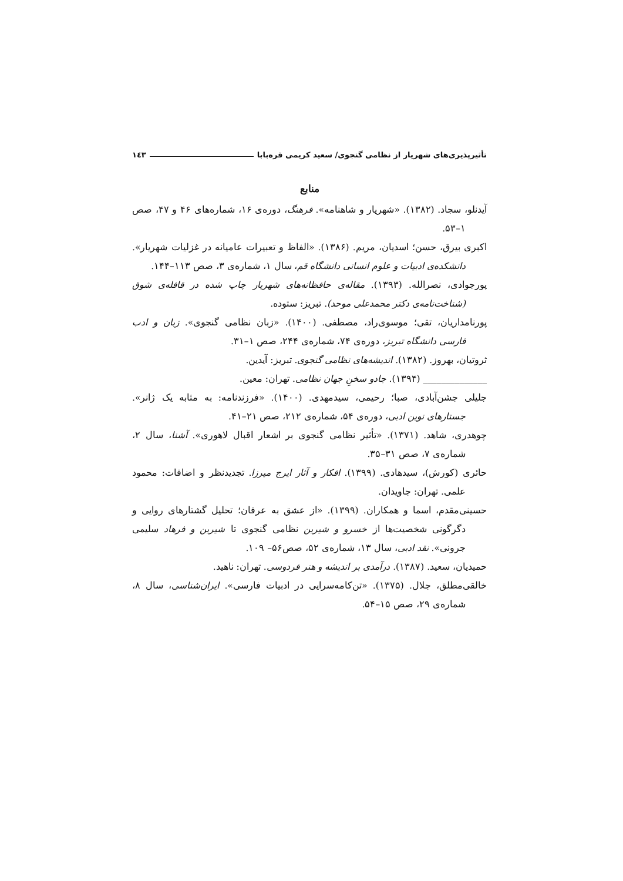تأثیرپذیری‌های شهریار از نظامی گنجوی/ سعید کریمی قره‌بابا ١٤٣
منابع
آیدنلو، سجاد. (۱۳۸۲). «شهریار و شاهنامه». فرهنگ، دوره‌ی ۱۶، شماره‌های ۴۶ و ۴۷، صص ۱–۵۳.
اکبری بیرق، حسن؛ اسدیان، مریم. (۱۳۸۶). «الفاظ و تعبیرات عامیانه در غزلیات شهریار». دانشکده‌ی ادبیات و علوم انسانی دانشگاه قم، سال ۱، شماره‌ی ۳، صص ۱۱۳–۱۴۴.
پورجوادی، نصرالله. (۱۳۹۳). مقاله‌ی حافظانه‌های شهریار چاپ شده در قافله‌ی شوق (شناخت‌نامه‌ی دکتر محمدعلی موحد). تبریز: ستوده.
پورنامداریان، تقی؛ موسوی‌راد، مصطفی. (۱۴۰۰). «زبان نظامی گنجوی». زبان و ادب فارسی دانشگاه تبریز، دوره‌ی ۷۴، شماره‌ی ۲۴۴، صص ۱–۳۱.
ثروتیان، بهروز. (۱۳۸۲). اندیشه‌های نظامی گنجوی. تبریز: آیدین.
______________ (۱۳۹۴). جادو سخنِ جهان نظامی. تهران: معین.
جلیلی جشن‌آبادی، صبا؛ رحیمی، سیدمهدی. (۱۴۰۰). «فرزندنامه: به مثابه یک ژانر». جستارهای نوین ادبی، دوره‌ی ۵۴، شماره‌ی ۲۱۲، صص ۲۱–۴۱.
چوهدری، شاهد. (۱۳۷۱). «تأثیر نظامی گنجوی بر اشعار اقبال لاهوری». آشنا، سال ۲، شماره‌ی ۷، صص ۳۱–۳۵.
حائری (کورش)، سیدهادی. (۱۳۹۹). افکار و آثار ایرج میرزا. تجدیدنظر و اضافات: محمود علمی. تهران: جاویدان.
حسینی‌مقدم، اسما و همکاران. (۱۳۹۹). «از عشق به عرفان؛ تحلیل گشتارهای روایی و دگرگونی شخصیت‌ها از خسرو و شیرین نظامی گنجوی تا شیرین و فرهاد سلیمی جرونی». نقد ادبی، سال ۱۳، شماره‌ی ۵۲، صص۵۶– ۱۰۹.
حمیدیان، سعید. (۱۳۸۷). درآمدی بر اندیشه و هنر فردوسی. تهران: ناهید.
خالقی‌مطلق، جلال. (۱۳۷۵). «تن‌کامه‌سرایی در ادبیات فارسی». ایران‌شناسی، سال ۸، شماره‌ی ۲۹، صص ۱۵–۵۴.